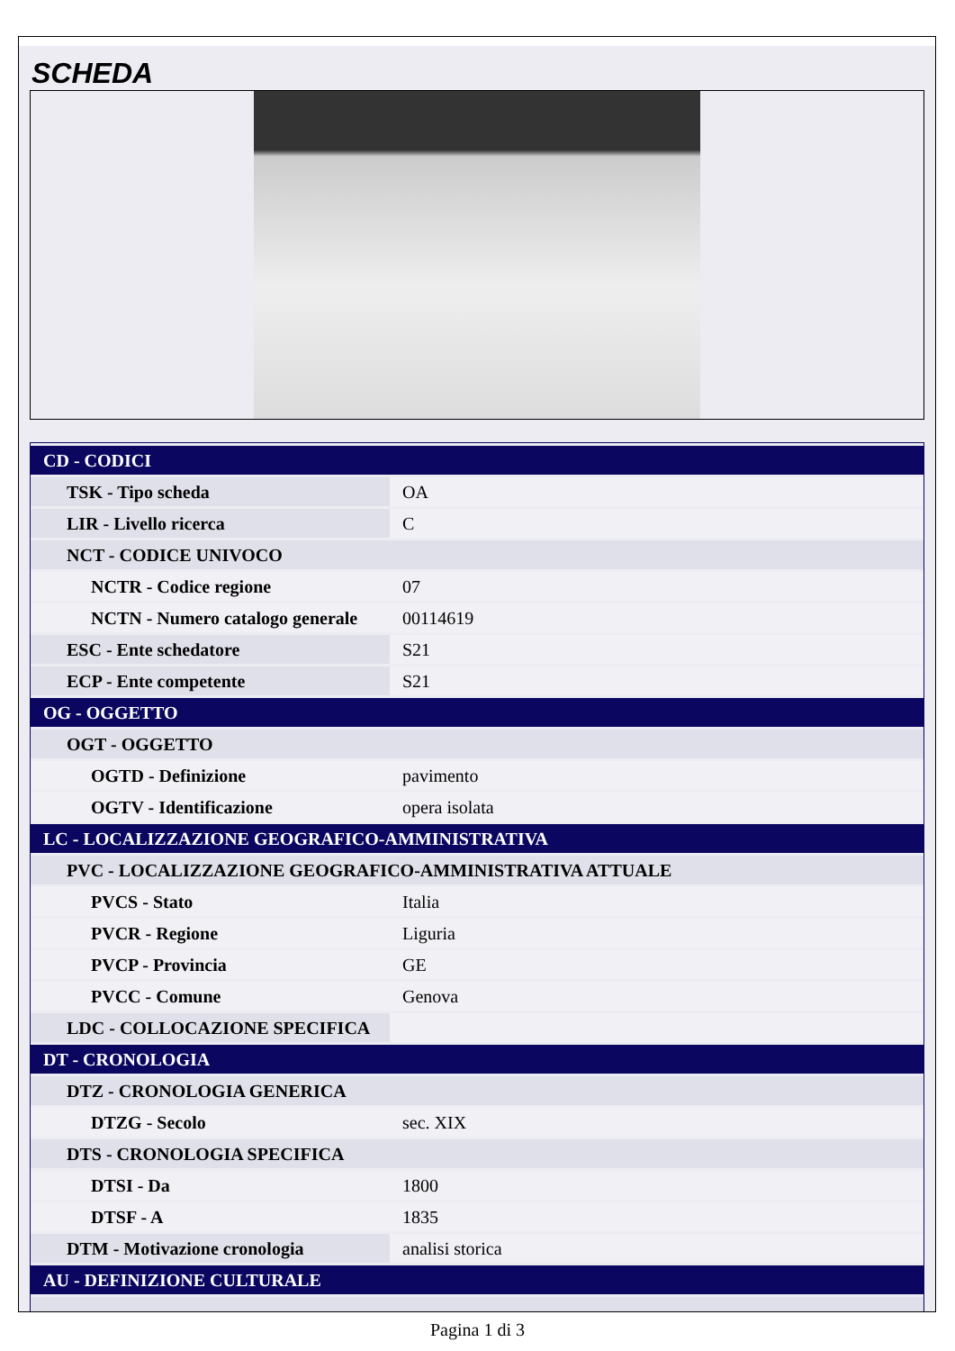SCHEDA
| CD - CODICI | |
| TSK - Tipo scheda | OA |
| LIR - Livello ricerca | C |
| NCT - CODICE UNIVOCO | |
| NCTR - Codice regione | 07 |
| NCTN - Numero catalogo generale | 00114619 |
| ESC - Ente schedatore | S21 |
| ECP - Ente competente | S21 |
| OG - OGGETTO | |
| OGT - OGGETTO | |
| OGTD - Definizione | pavimento |
| OGTV - Identificazione | opera isolata |
| LC - LOCALIZZAZIONE GEOGRAFICO-AMMINISTRATIVA | |
| PVC - LOCALIZZAZIONE GEOGRAFICO-AMMINISTRATIVA ATTUALE | |
| PVCS - Stato | Italia |
| PVCR - Regione | Liguria |
| PVCP - Provincia | GE |
| PVCC - Comune | Genova |
| LDC - COLLOCAZIONE SPECIFICA | |
| DT - CRONOLOGIA | |
| DTZ - CRONOLOGIA GENERICA | |
| DTZG - Secolo | sec. XIX |
| DTS - CRONOLOGIA SPECIFICA | |
| DTSI - Da | 1800 |
| DTSF - A | 1835 |
| DTM - Motivazione cronologia | analisi storica |
| AU - DEFINIZIONE CULTURALE | |
Pagina 1 di 3